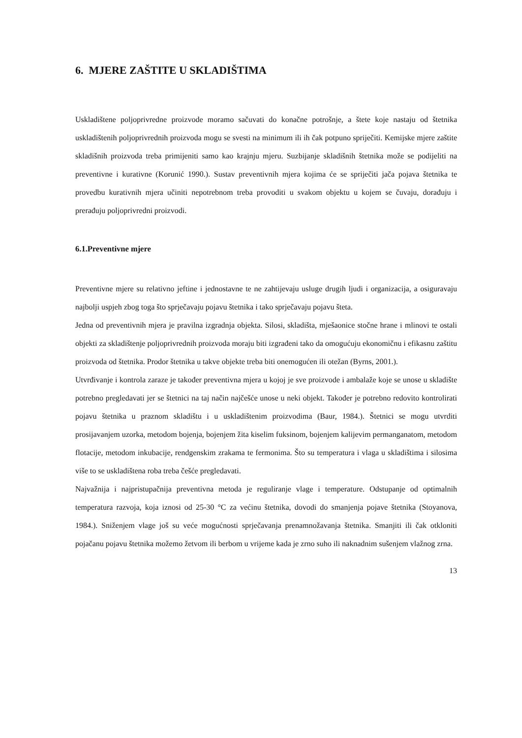6. MJERE ZAŠTITE U SKLADIŠTIMA
Uskladištene poljoprivredne proizvode moramo sačuvati do konačne potrošnje, a štete koje nastaju od štetnika uskladištenih poljoprivrednih proizvoda mogu se svesti na minimum ili ih čak potpuno spriječiti. Kemijske mjere zaštite skladišnih proizvoda treba primijeniti samo kao krajnju mjeru. Suzbijanje skladišnih štetnika može se podijeliti na preventivne i kurativne (Korunić 1990.). Sustav preventivnih mjera kojima će se spriječiti jača pojava štetnika te provedbu kurativnih mjera učiniti nepotrebnom treba provoditi u svakom objektu u kojem se čuvaju, dorađuju i prerađuju poljoprivredni proizvodi.
6.1.Preventivne mjere
Preventivne mjere su relativno jeftine i jednostavne te ne zahtijevaju usluge drugih ljudi i organizacija, a osiguravaju najbolji uspjeh zbog toga što sprječavaju pojavu štetnika i tako sprječavaju pojavu šteta.
Jedna od preventivnih mjera je pravilna izgradnja objekta. Silosi, skladišta, mješaonice stočne hrane i mlinovi te ostali objekti za skladištenje poljoprivrednih proizvoda moraju biti izgrađeni tako da omogućuju ekonomičnu i efikasnu zaštitu proizvoda od štetnika. Prodor štetnika u takve objekte treba biti onemogućen ili otežan (Byrns, 2001.).
Utvrđivanje i kontrola zaraze je također preventivna mjera u kojoj je sve proizvode i ambalaže koje se unose u skladište potrebno pregledavati jer se štetnici na taj način najčešće unose u neki objekt. Također je potrebno redovito kontrolirati pojavu štetnika u praznom skladištu i u uskladištenim proizvodima (Baur, 1984.). Štetnici se mogu utvrditi prosijavanjem uzorka, metodom bojenja, bojenjem žita kiselim fuksinom, bojenjem kalijevim permanganatom, metodom flotacije, metodom inkubacije, rendgenskim zrakama te fermonima. Što su temperatura i vlaga u skladištima i silosima više to se uskladištena roba treba češće pregledavati.
Najvažnija i najpristupačnija preventivna metoda je reguliranje vlage i temperature. Odstupanje od optimalnih temperatura razvoja, koja iznosi od 25-30 °C za većinu štetnika, dovodi do smanjenja pojave štetnika (Stoyanova, 1984.). Sniženjem vlage još su veće mogućnosti sprječavanja prenamnožavanja štetnika. Smanjiti ili čak otkloniti pojačanu pojavu štetnika možemo žetvom ili berbom u vrijeme kada je zrno suho ili naknadnim sušenjem vlažnog zrna.
13